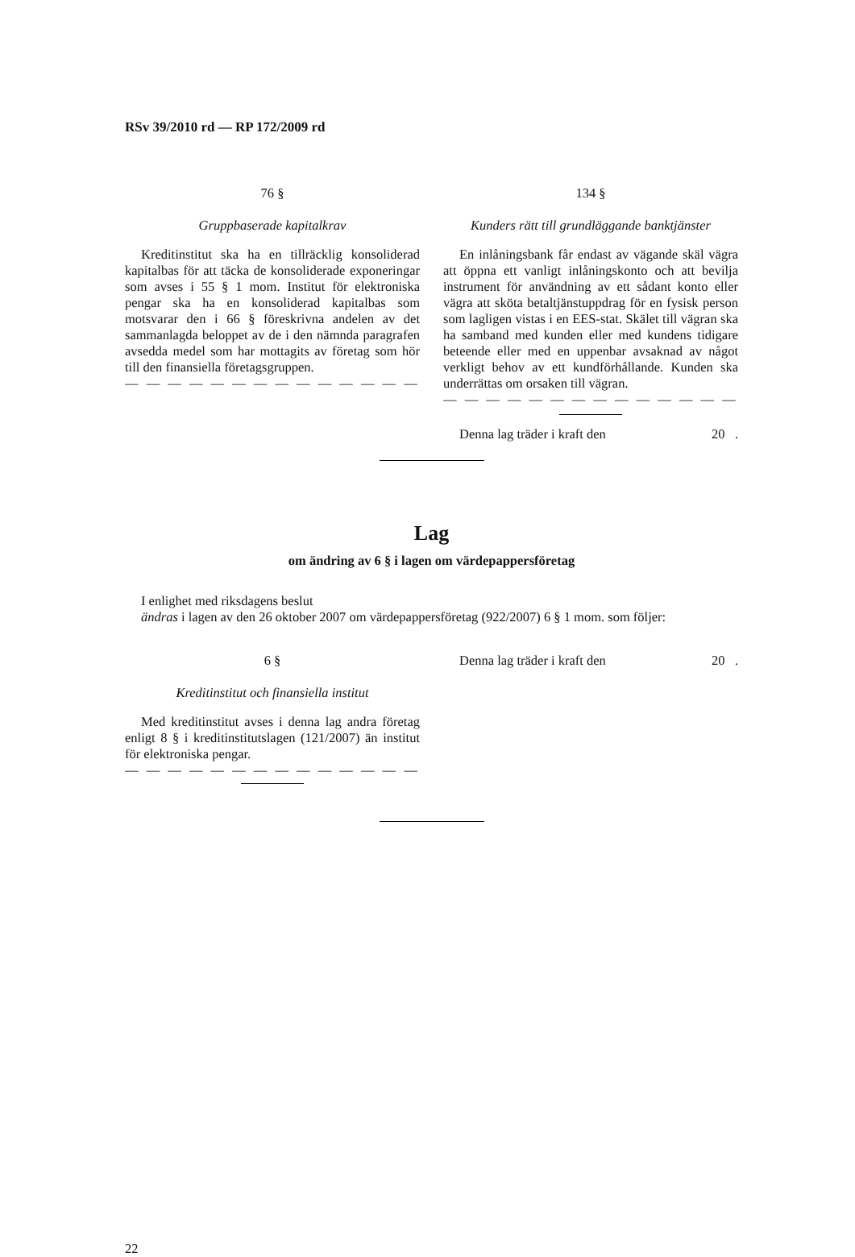RSv 39/2010 rd — RP 172/2009 rd
76 §
Gruppbaserade kapitalkrav
Kreditinstitut ska ha en tillräcklig konsoliderad kapitalbas för att täcka de konsoliderade exponeringar som avses i 55 § 1 mom. Institut för elektroniska pengar ska ha en konsoliderad kapitalbas som motsvarar den i 66 § föreskrivna andelen av det sammanlagda beloppet av de i den nämnda paragrafen avsedda medel som har mottagits av företag som hör till den finansiella företagsgruppen.
— — — — — — — — — — — — — —
134 §
Kunders rätt till grundläggande banktjänster
En inlåningsbank får endast av vägande skäl vägra att öppna ett vanligt inlåningskonto och att bevilja instrument för användning av ett sådant konto eller vägra att sköta betaltjänstuppdrag för en fysisk person som lagligen vistas i en EES-stat. Skälet till vägran ska ha samband med kunden eller med kundens tidigare beteende eller med en uppenbar avsaknad av något verkligt behov av ett kundförhållande. Kunden ska underrättas om orsaken till vägran.
— — — — — — — — — — — — — —
Denna lag träder i kraft den 20 .
Lag
om ändring av 6 § i lagen om värdepappersföretag
I enlighet med riksdagens beslut
ändras i lagen av den 26 oktober 2007 om värdepappersföretag (922/2007) 6 § 1 mom. som följer:
6 §
Kreditinstitut och finansiella institut
Med kreditinstitut avses i denna lag andra företag enligt 8 § i kreditinstitutslagen (121/2007) än institut för elektroniska pengar.
— — — — — — — — — — — — — —
Denna lag träder i kraft den 20 .
22